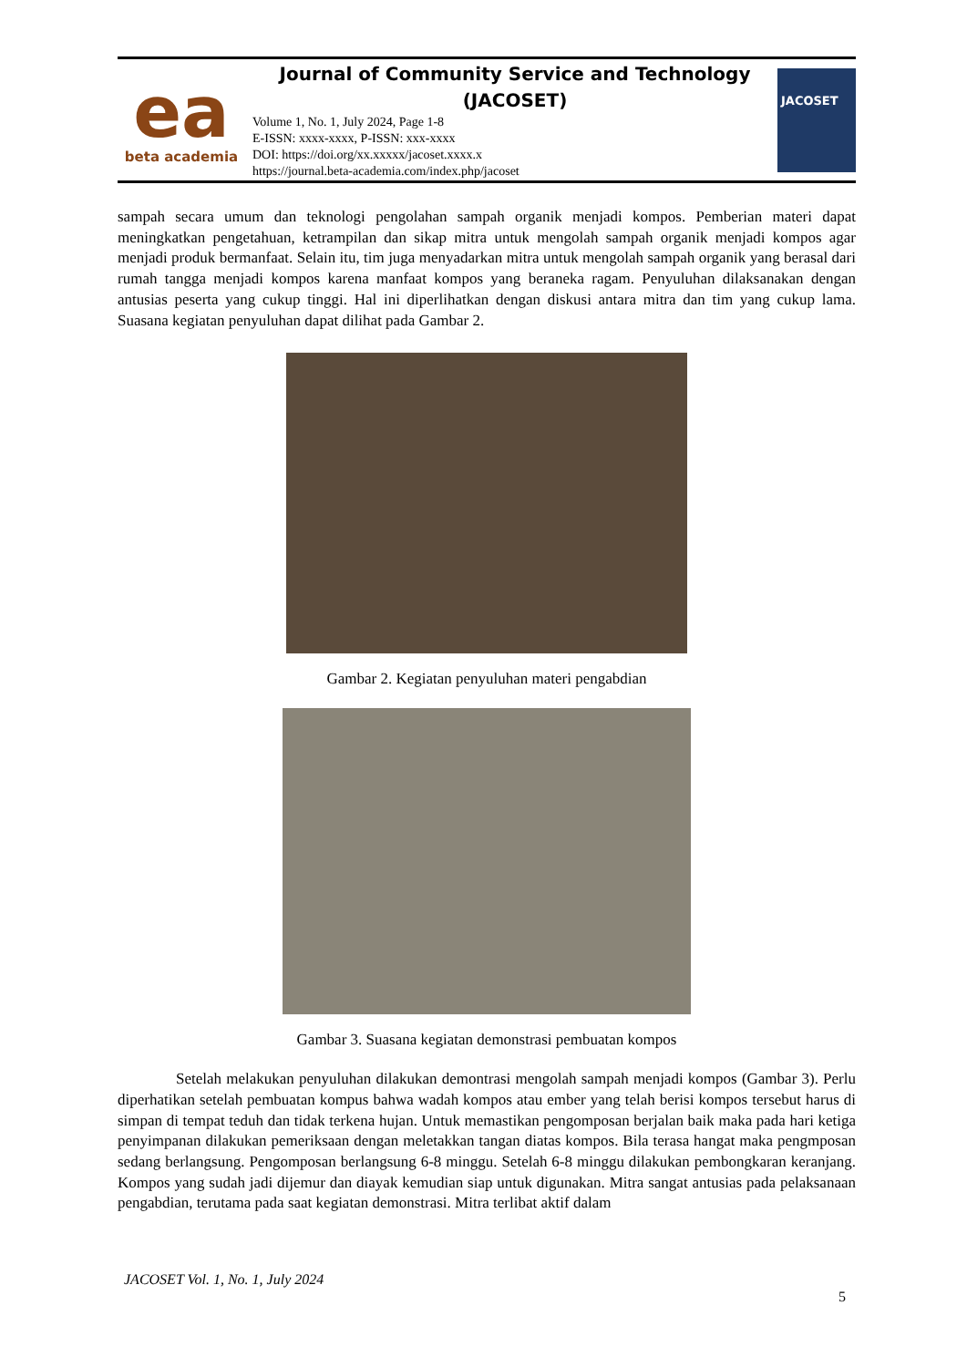ea
beta academia
Journal of Community Service and Technology (JACOSET)
Volume 1, No. 1, July 2024, Page 1-8
E-ISSN: xxxx-xxxx, P-ISSN: xxx-xxxx
DOI: https://doi.org/xx.xxxxx/jacoset.xxxx.x
https://journal.beta-academia.com/index.php/jacoset
JACOSET
sampah secara umum dan teknologi pengolahan sampah organik menjadi kompos. Pemberian materi dapat meningkatkan pengetahuan, ketrampilan dan sikap mitra untuk mengolah sampah organik menjadi kompos agar menjadi produk bermanfaat. Selain itu, tim juga menyadarkan mitra untuk mengolah sampah organik yang berasal dari rumah tangga menjadi kompos karena manfaat kompos yang beraneka ragam. Penyuluhan dilaksanakan dengan antusias peserta yang cukup tinggi. Hal ini diperlihatkan dengan diskusi antara mitra dan tim yang cukup lama. Suasana kegiatan penyuluhan dapat dilihat pada Gambar 2.
Gambar 2. Kegiatan penyuluhan materi pengabdian
Gambar 3. Suasana kegiatan demonstrasi pembuatan kompos
Setelah melakukan penyuluhan dilakukan demontrasi mengolah sampah menjadi kompos (Gambar 3). Perlu diperhatikan setelah pembuatan kompus bahwa wadah kompos atau ember yang telah berisi kompos tersebut harus di simpan di tempat teduh dan tidak terkena hujan. Untuk memastikan pengomposan berjalan baik maka pada hari ketiga penyimpanan dilakukan pemeriksaan dengan meletakkan tangan diatas kompos. Bila terasa hangat maka pengmposan sedang berlangsung. Pengomposan berlangsung 6-8 minggu. Setelah 6-8 minggu dilakukan pembongkaran keranjang. Kompos yang sudah jadi dijemur dan diayak kemudian siap untuk digunakan. Mitra sangat antusias pada pelaksanaan pengabdian, terutama pada saat kegiatan demonstrasi. Mitra terlibat aktif dalam
JACOSET Vol. 1, No. 1, July 2024
5